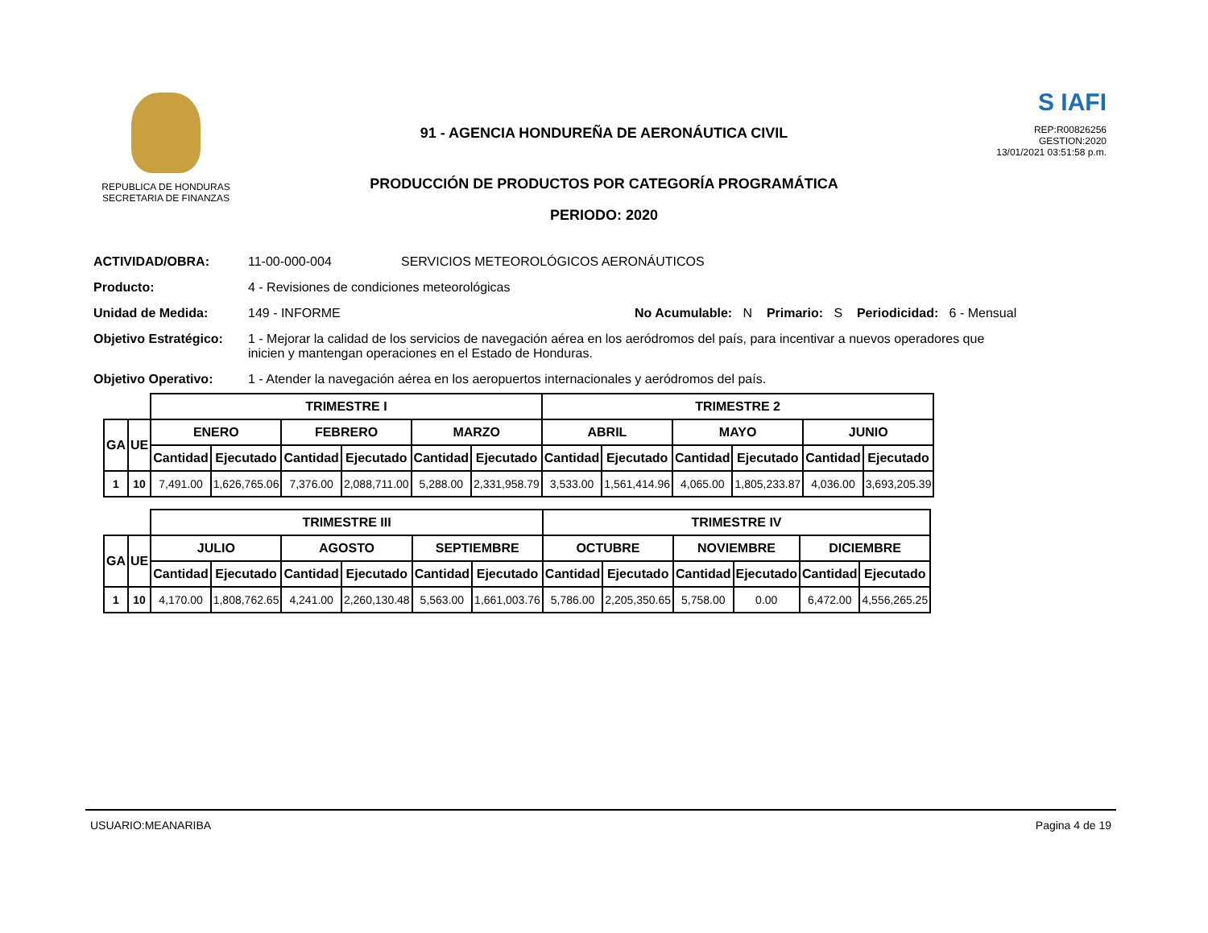REPUBLICA DE HONDURAS
SECRETARIA DE FINANZAS
91 - AGENCIA HONDUREÑA DE AERONÁUTICA CIVIL
PRODUCCIÓN DE PRODUCTOS POR CATEGORÍA PROGRAMÁTICA
PERIODO: 2020
S IAFI
REP:R00826256
GESTION:2020
13/01/2021 03:51:58 p.m.
ACTIVIDAD/OBRA: 11-00-000-004 SERVICIOS METEOROLÓGICOS AERONÁUTICOS
Producto: 4 - Revisiones de condiciones meteorológicas
Unidad de Medida: 149 - INFORME No Acumulable: N Primario: S Periodicidad: 6 - Mensual
Objetivo Estratégico: 1 - Mejorar la calidad de los servicios de navegación aérea en los aeródromos del país, para incentivar a nuevos operadores que inicien y mantengan operaciones en el Estado de Honduras.
Objetivo Operativo: 1 - Atender la navegación aérea en los aeropuertos internacionales y aeródromos del país.
| | | TRIMESTRE I | | | | | | TRIMESTRE 2 | | | | | |
| GA | UE | ENERO | | FEBRERO | | MARZO | | ABRIL | | MAYO | | JUNIO | |
| | | Cantidad | Ejecutado | Cantidad | Ejecutado | Cantidad | Ejecutado | Cantidad | Ejecutado | Cantidad | Ejecutado | Cantidad | Ejecutado |
| 1 | 10 | 7,491.00 | 1,626,765.06 | 7,376.00 | 2,088,711.00 | 5,288.00 | 2,331,958.79 | 3,533.00 | 1,561,414.96 | 4,065.00 | 1,805,233.87 | 4,036.00 | 3,693,205.39 |
| | | TRIMESTRE III | | | | | | TRIMESTRE IV | | | | | |
| GA | UE | JULIO | | AGOSTO | | SEPTIEMBRE | | OCTUBRE | | NOVIEMBRE | | DICIEMBRE | |
| | | Cantidad | Ejecutado | Cantidad | Ejecutado | Cantidad | Ejecutado | Cantidad | Ejecutado | Cantidad | Ejecutado | Cantidad | Ejecutado |
| 1 | 10 | 4,170.00 | 1,808,762.65 | 4,241.00 | 2,260,130.48 | 5,563.00 | 1,661,003.76 | 5,786.00 | 2,205,350.65 | 5,758.00 | 0.00 | 6,472.00 | 4,556,265.25 |
USUARIO:MEANARIBA Pagina 4 de 19